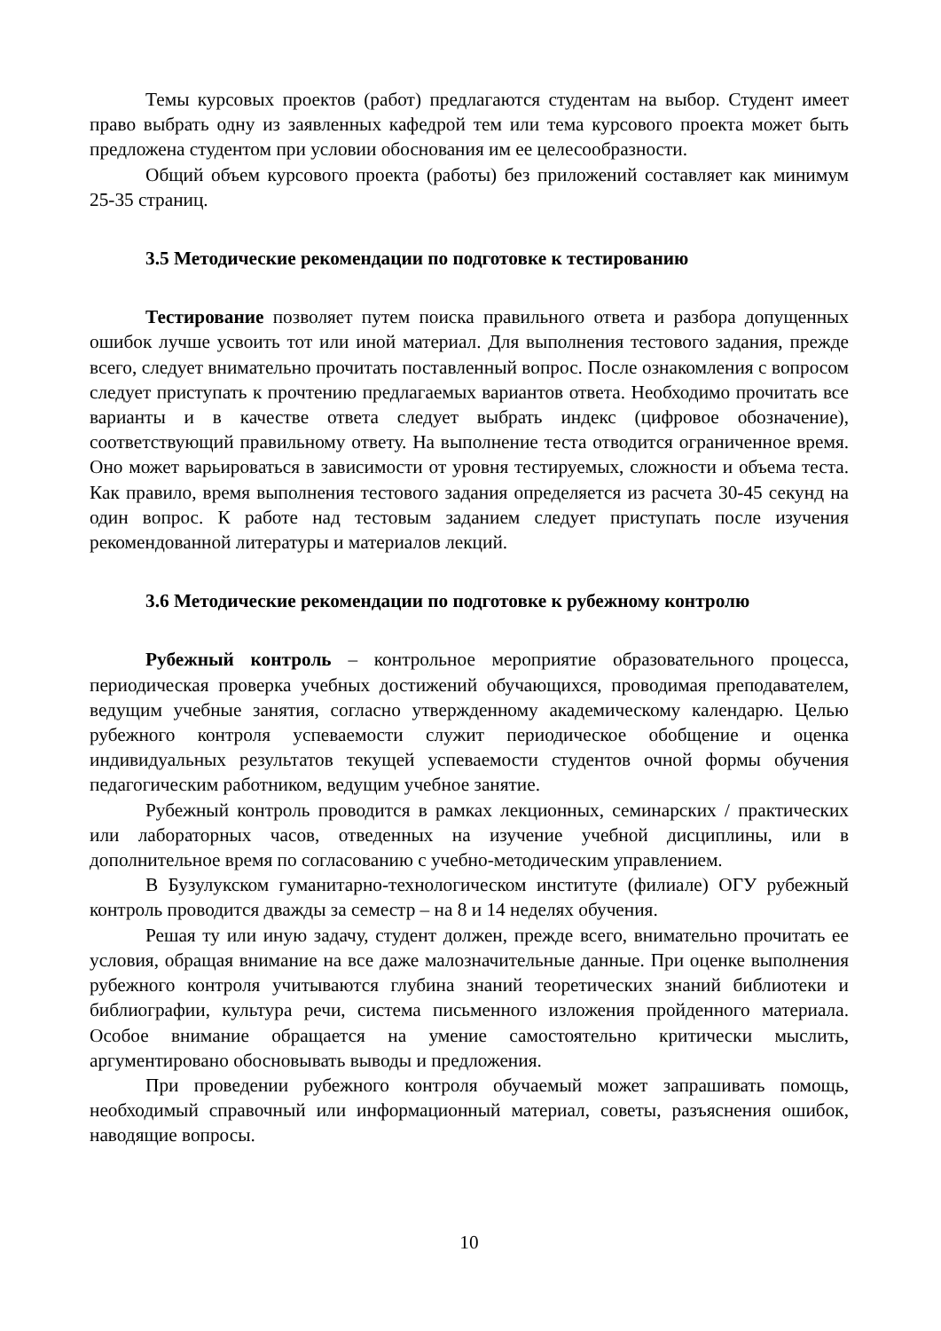Темы курсовых проектов (работ) предлагаются студентам на выбор. Студент имеет право выбрать одну из заявленных кафедрой тем или тема курсового проекта может быть предложена студентом при условии обоснования им ее целесообразности.
Общий объем курсового проекта (работы) без приложений составляет как минимум 25-35 страниц.
3.5 Методические рекомендации по подготовке к тестированию
Тестирование позволяет путем поиска правильного ответа и разбора допущенных ошибок лучше усвоить тот или иной материал. Для выполнения тестового задания, прежде всего, следует внимательно прочитать поставленный вопрос. После ознакомления с вопросом следует приступать к прочтению предлагаемых вариантов ответа. Необходимо прочитать все варианты и в качестве ответа следует выбрать индекс (цифровое обозначение), соответствующий правильному ответу. На выполнение теста отводится ограниченное время. Оно может варьироваться в зависимости от уровня тестируемых, сложности и объема теста. Как правило, время выполнения тестового задания определяется из расчета 30-45 секунд на один вопрос. К работе над тестовым заданием следует приступать после изучения рекомендованной литературы и материалов лекций.
3.6 Методические рекомендации по подготовке к рубежному контролю
Рубежный контроль – контрольное мероприятие образовательного процесса, периодическая проверка учебных достижений обучающихся, проводимая преподавателем, ведущим учебные занятия, согласно утвержденному академическому календарю. Целью рубежного контроля успеваемости служит периодическое обобщение и оценка индивидуальных результатов текущей успеваемости студентов очной формы обучения педагогическим работником, ведущим учебное занятие.
Рубежный контроль проводится в рамках лекционных, семинарских / практических или лабораторных часов, отведенных на изучение учебной дисциплины, или в дополнительное время по согласованию с учебно-методическим управлением.
В Бузулукском гуманитарно-технологическом институте (филиале) ОГУ рубежный контроль проводится дважды за семестр – на 8 и 14 неделях обучения.
Решая ту или иную задачу, студент должен, прежде всего, внимательно прочитать ее условия, обращая внимание на все даже малозначительные данные. При оценке выполнения рубежного контроля учитываются глубина знаний теоретических знаний библиотеки и библиографии, культура речи, система письменного изложения пройденного материала. Особое внимание обращается на умение самостоятельно критически мыслить, аргументировано обосновывать выводы и предложения.
При проведении рубежного контроля обучаемый может запрашивать помощь, необходимый справочный или информационный материал, советы, разъяснения ошибок, наводящие вопросы.
10